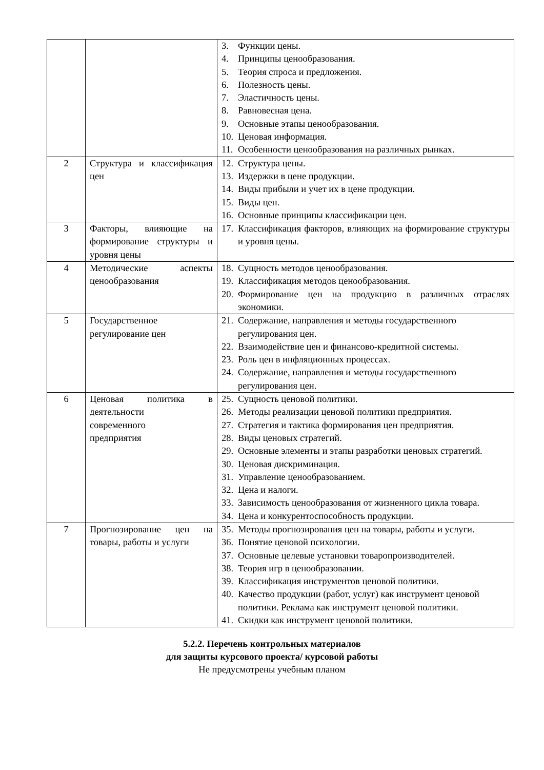| | | 3. Функции цены. 4. Принципы ценообразования. 5. Теория спроса и предложения. 6. Полезность цены. 7. Эластичность цены. 8. Равновесная цена. 9. Основные этапы ценообразования. 10. Ценовая информация. 11. Особенности ценообразования на различных рынках. |
| 2 | Структура и классификация цен | 12. Структура цены. 13. Издержки в цене продукции. 14. Виды прибыли и учет их в цене продукции. 15. Виды цен. 16. Основные принципы классификации цен. |
| 3 | Факторы, влияющие на формирование структуры и уровня цены | 17. Классификация факторов, влияющих на формирование структуры и уровня цены. |
| 4 | Методические аспекты ценообразования | 18. Сущность методов ценообразования. 19. Классификация методов ценообразования. 20. Формирование цен на продукцию в различных отраслях экономики. |
| 5 | Государственное регулирование цен | 21. Содержание, направления и методы государственного регулирования цен. 22. Взаимодействие цен и финансово-кредитной системы. 23. Роль цен в инфляционных процессах. 24. Содержание, направления и методы государственного регулирования цен. |
| 6 | Ценовая политика в деятельности современного предприятия | 25. Сущность ценовой политики. 26. Методы реализации ценовой политики предприятия. 27. Стратегия и тактика формирования цен предприятия. 28. Виды ценовых стратегий. 29. Основные элементы и этапы разработки ценовых стратегий. 30. Ценовая дискриминация. 31. Управление ценообразованием. 32. Цена и налоги. 33. Зависимость ценообразования от жизненного цикла товара. 34. Цена и конкурентоспособность продукции. |
| 7 | Прогнозирование цен на товары, работы и услуги | 35. Методы прогнозирования цен на товары, работы и услуги. 36. Понятие ценовой психологии. 37. Основные целевые установки товаропроизводителей. 38. Теория игр в ценообразовании. 39. Классификация инструментов ценовой политики. 40. Качество продукции (работ, услуг) как инструмент ценовой политики. Реклама как инструмент ценовой политики. 41. Скидки как инструмент ценовой политики. |
5.2.2. Перечень контрольных материалов
для защиты курсового проекта/ курсовой работы
Не предусмотрены учебным планом